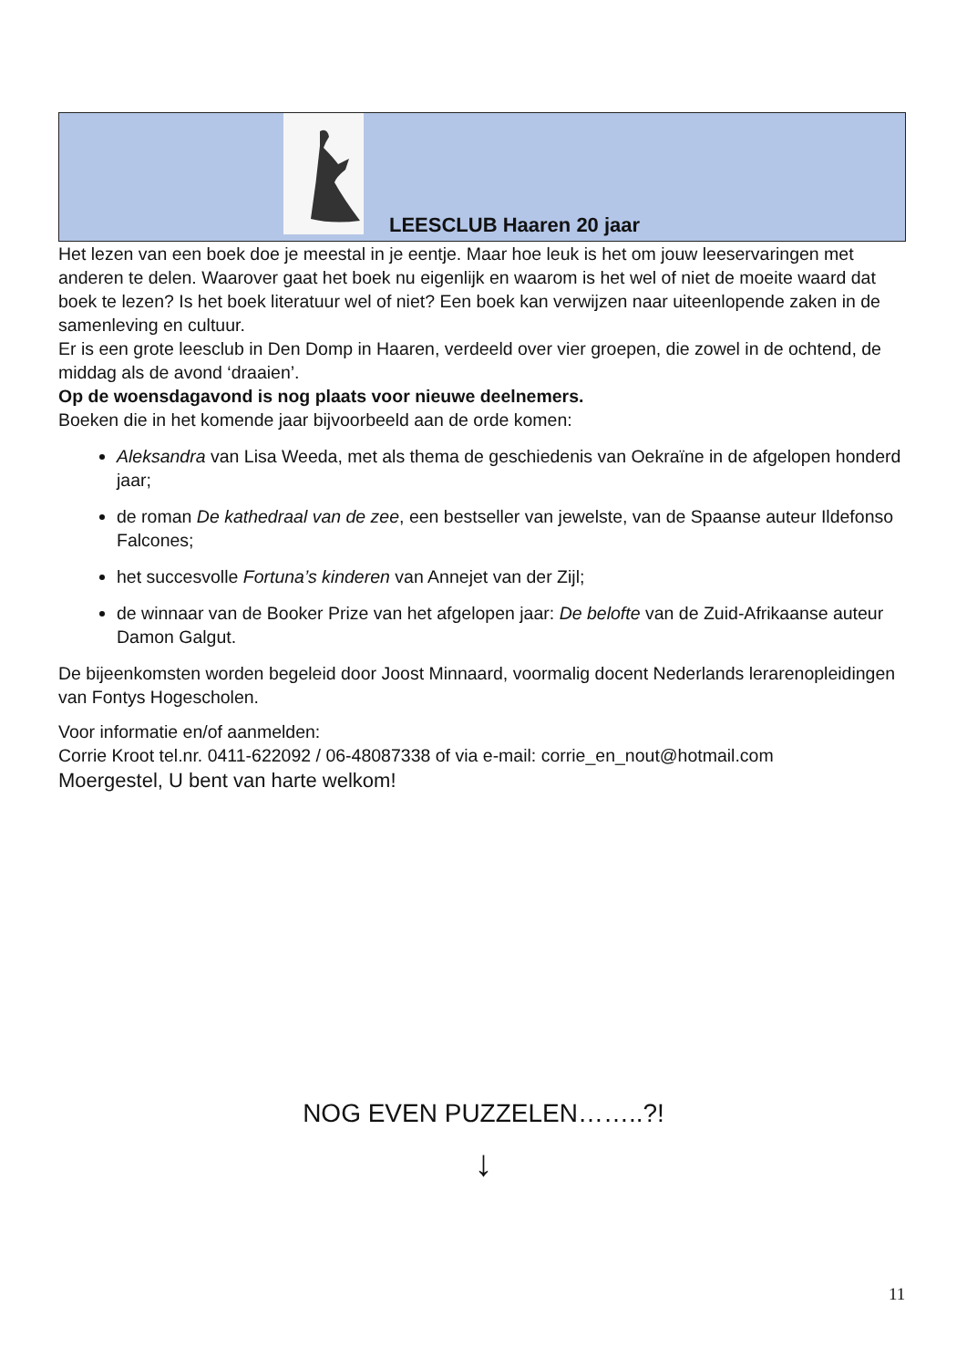LEESCLUB Haaren 20 jaar
Het lezen van een boek doe je meestal in je eentje. Maar hoe leuk is het om jouw leeservaringen met anderen te delen. Waarover gaat het boek nu eigenlijk en waarom is het wel of niet de moeite waard dat boek te lezen? Is het boek literatuur wel of niet? Een boek kan verwijzen naar uiteenlopende zaken in de samenleving en cultuur.
Er is een grote leesclub in Den Domp in Haaren, verdeeld over vier groepen, die zowel in de ochtend, de middag als de avond ‘draaien’.
Op de woensdagavond is nog plaats voor nieuwe deelnemers.
Boeken die in het komende jaar bijvoorbeeld aan de orde komen:
Aleksandra van Lisa Weeda, met als thema de geschiedenis van Oekraïne in de afgelopen honderd jaar;
de roman De kathedraal van de zee, een bestseller van jewelste, van de Spaanse auteur Ildefonso Falcones;
het succesvolle Fortuna’s kinderen van Annejet van der Zijl;
de winnaar van de Booker Prize van het afgelopen jaar: De belofte van de Zuid-Afrikaanse auteur Damon Galgut.
De bijeenkomsten worden begeleid door Joost Minnaard, voormalig docent Nederlands lerarenopleidingen van Fontys Hogescholen.
Voor informatie en/of aanmelden:
Corrie Kroot tel.nr. 0411-622092 / 06-48087338 of via e-mail: corrie_en_nout@hotmail.com
Moergestel, U bent van harte welkom!
NOG EVEN PUZZELEN……..?!
↓
11